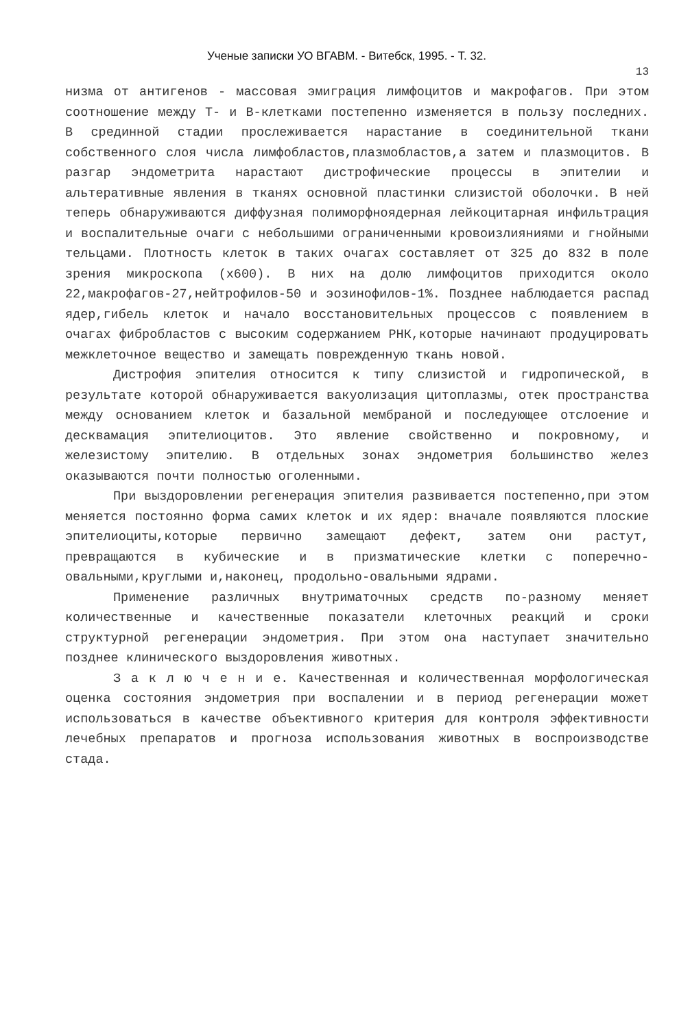Ученые записки УО ВГАВМ. - Витебск, 1995. - Т. 32.
13
низма от антигенов - массовая эмиграция лимфоцитов и макрофагов. При этом соотношение между Т- и В-клетками постепенно изменяется в пользу последних. В срединной стадии прослеживается нарастание в соединительной ткани собственного слоя числа лимфобластов,плазмобластов,а затем и плазмоцитов. В разгар эндометрита нарастают дистрофические процессы в эпителии и альтеративные явления в тканях основной пластинки слизистой оболочки. В ней теперь обнаруживаются диффузная полиморфноядерная лейкоцитарная инфильтрация и воспалительные очаги с небольшими ограниченными кровоизлияниями и гнойными тельцами. Плотность клеток в таких очагах составляет от 325 до 832 в поле зрения микроскопа (х600). В них на долю лимфоцитов приходится около 22,макрофагов-27,нейтрофилов-50 и эозинофилов-1%. Позднее наблюдается распад ядер,гибель клеток и начало восстановительных процессов с появлением в очагах фибробластов с высоким содержанием РНК,которые начинают продуцировать межклеточное вещество и замещать поврежденную ткань новой.
Дистрофия эпителия относится к типу слизистой и гидропической, в результате которой обнаруживается вакуолизация цитоплазмы, отек пространства между основанием клеток и базальной мембраной и последующее отслоение и десквамация эпителиоцитов. Это явление свойственно и покровному, и железистому эпителию. В отдельных зонах эндометрия большинство желез оказываются почти полностью оголенными.
При выздоровлении регенерация эпителия развивается постепенно,при этом меняется постоянно форма самих клеток и их ядер: вначале появляются плоские эпителиоциты,которые первично замещают дефект, затем они растут, превращаются в кубические и в призматические клетки с поперечно-овальными,круглыми и,наконец, продольно-овальными ядрами.
Применение различных внутриматочных средств по-разному меняет количественные и качественные показатели клеточных реакций и сроки структурной регенерации эндометрия. При этом она наступает значительно позднее клинического выздоровления животных.
З а к л ю ч е н и е. Качественная и количественная морфологическая оценка состояния эндометрия при воспалении и в период регенерации может использоваться в качестве объективного критерия для контроля эффективности лечебных препаратов и прогноза использования животных в воспроизводстве стада.